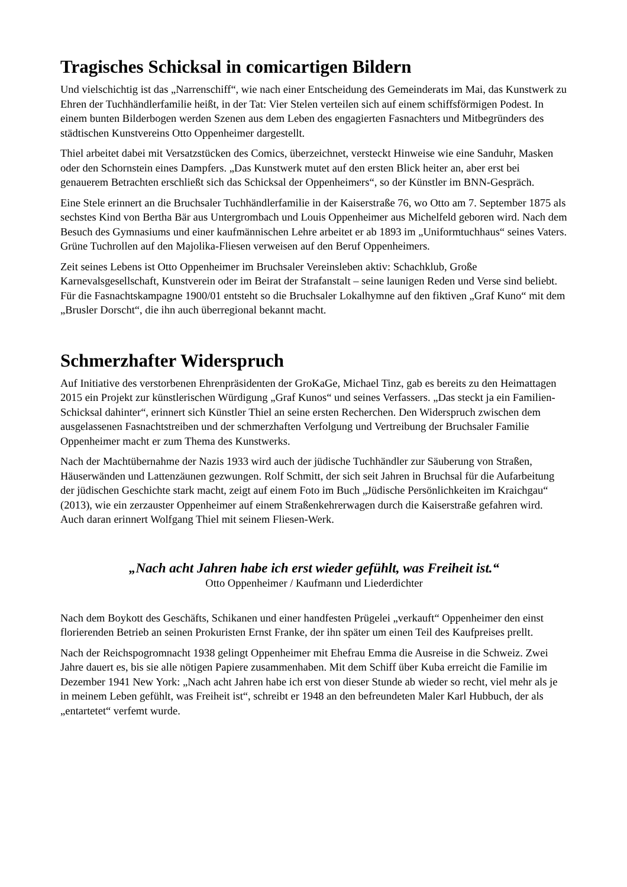Tragisches Schicksal in comicartigen Bildern
Und vielschichtig ist das „Narrenschiff“, wie nach einer Entscheidung des Gemeinderats im Mai, das Kunstwerk zu Ehren der Tuchhändlerfamilie heißt, in der Tat: Vier Stelen verteilen sich auf einem schiffsförmigen Podest. In einem bunten Bilderbogen werden Szenen aus dem Leben des engagierten Fasnachters und Mitbegründers des städtischen Kunstvereins Otto Oppenheimer dargestellt.
Thiel arbeitet dabei mit Versatzstücken des Comics, überzeichnet, versteckt Hinweise wie eine Sanduhr, Masken oder den Schornstein eines Dampfers. „Das Kunstwerk mutet auf den ersten Blick heiter an, aber erst bei genauerem Betrachten erschließt sich das Schicksal der Oppenheimers“, so der Künstler im BNN-Gespräch.
Eine Stele erinnert an die Bruchsaler Tuchhändlerfamilie in der Kaiserstraße 76, wo Otto am 7. September 1875 als sechstes Kind von Bertha Bär aus Untergrombach und Louis Oppenheimer aus Michelfeld geboren wird. Nach dem Besuch des Gymnasiums und einer kaufmännischen Lehre arbeitet er ab 1893 im „Uniformtuchhaus“ seines Vaters. Grüne Tuchrollen auf den Majolika-Fliesen verweisen auf den Beruf Oppenheimers.
Zeit seines Lebens ist Otto Oppenheimer im Bruchsaler Vereinsleben aktiv: Schachklub, Große Karnevalsgesellschaft, Kunstverein oder im Beirat der Strafanstalt – seine launigen Reden und Verse sind beliebt. Für die Fasnachtskampagne 1900/01 entsteht so die Bruchsaler Lokalhymne auf den fiktiven „Graf Kuno“ mit dem „Brusler Dorscht“, die ihn auch überregional bekannt macht.
Schmerzhafter Widerspruch
Auf Initiative des verstorbenen Ehrenpräsidenten der GroKaGe, Michael Tinz, gab es bereits zu den Heimattagen 2015 ein Projekt zur künstlerischen Würdigung „Graf Kunos“ und seines Verfassers. „Das steckt ja ein Familien-Schicksal dahinter“, erinnert sich Künstler Thiel an seine ersten Recherchen. Den Widerspruch zwischen dem ausgelassenen Fasnachtstreiben und der schmerzhaften Verfolgung und Vertreibung der Bruchsaler Familie Oppenheimer macht er zum Thema des Kunstwerks.
Nach der Machtübernahme der Nazis 1933 wird auch der jüdische Tuchhändler zur Säuberung von Straßen, Häuserwänden und Lattenzäunen gezwungen. Rolf Schmitt, der sich seit Jahren in Bruchsal für die Aufarbeitung der jüdischen Geschichte stark macht, zeigt auf einem Foto im Buch „Jüdische Persönlichkeiten im Kraichgau“ (2013), wie ein zerzauster Oppenheimer auf einem Straßenkehrerwagen durch die Kaiserstraße gefahren wird. Auch daran erinnert Wolfgang Thiel mit seinem Fliesen-Werk.
„Nach acht Jahren habe ich erst wieder gefühlt, was Freiheit ist.“
Otto Oppenheimer / Kaufmann und Liederdichter
Nach dem Boykott des Geschäfts, Schikanen und einer handfesten Prügelei „verkauft“ Oppenheimer den einst florierenden Betrieb an seinen Prokuristen Ernst Franke, der ihn später um einen Teil des Kaufpreises prellt.
Nach der Reichspogromnacht 1938 gelingt Oppenheimer mit Ehefrau Emma die Ausreise in die Schweiz. Zwei Jahre dauert es, bis sie alle nötigen Papiere zusammenhaben. Mit dem Schiff über Kuba erreicht die Familie im Dezember 1941 New York: „Nach acht Jahren habe ich erst von dieser Stunde ab wieder so recht, viel mehr als je in meinem Leben gefühlt, was Freiheit ist“, schreibt er 1948 an den befreundeten Maler Karl Hubbuch, der als „entartetet“ verfemt wurde.